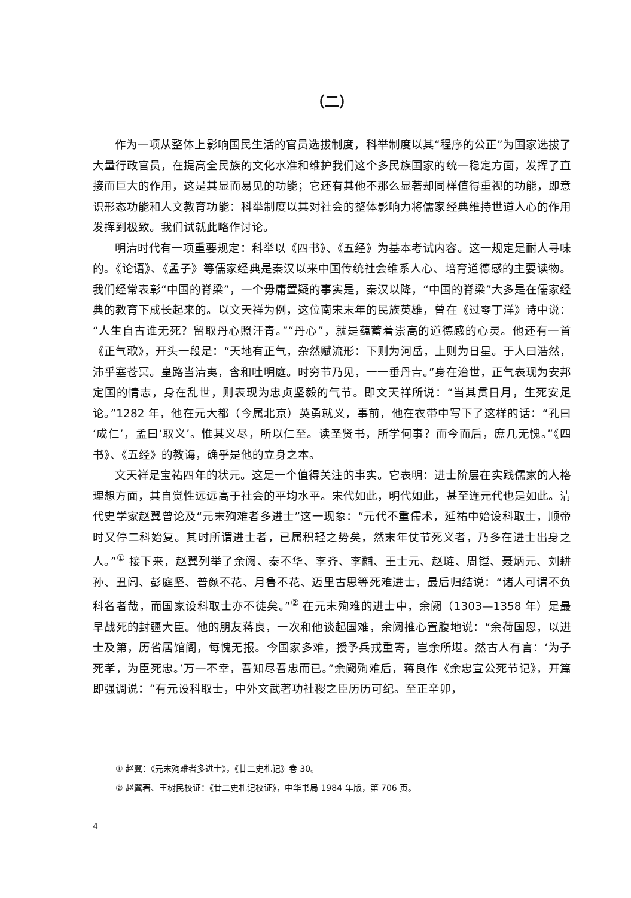（二）
作为一项从整体上影响国民生活的官员选拔制度，科举制度以其“程序的公正”为国家选拔了大量行政官员，在提高全民族的文化水准和维护我们这个多民族国家的统一稳定方面，发挥了直接而巨大的作用，这是其显而易见的功能；它还有其他不那么显著却同样值得重视的功能，即意识形态功能和人文教育功能：科举制度以其对社会的整体影响力将儒家经典维持世道人心的作用发挥到极致。我们试就此略作讨论。
明清时代有一项重要规定：科举以《四书》、《五经》为基本考试内容。这一规定是耐人寻味的。《论语》、《孟子》等儒家经典是秦汉以来中国传统社会维系人心、培育道德感的主要读物。我们经常表彰“中国的脊梁”，一个毋庸置疑的事实是，秦汉以降，“中国的脊梁”大多是在儒家经典的教育下成长起来的。以文天祥为例，这位南宋末年的民族英雄，曾在《过零丁洋》诗中说：“人生自古谁无死？留取丹心照汗青。”“丹心”，就是蕴蓄着崇高的道德感的心灵。他还有一首《正气歌》，开头一段是：“天地有正气，杂然赋流形：下则为河岳，上则为日星。于人曰浩然，沛乎塞苍冥。皇路当清夷，含和吐明庭。时穷节乃见，一一垂丹青。”身在治世，正气表现为安邦定国的情志，身在乱世，则表现为忠贞坚毅的气节。即文天祥所说：“当其贯日月，生死安足论。”1282 年，他在元大都（今属北京）英勇就义，事前，他在衣带中写下了这样的话：“孔曰‘成仁’，孟曰‘取义’。惟其义尽，所以仁至。读圣贤书，所学何事？而今而后，庶几无愧。”《四书》、《五经》的教诲，确乎是他的立身之本。
文天祥是宝祐四年的状元。这是一个值得关注的事实。它表明：进士阶层在实践儒家的人格理想方面，其自觉性远远高于社会的平均水平。宋代如此，明代如此，甚至连元代也是如此。清代史学家赵翼曾论及“元末殉难者多进士”这一现象：“元代不重儒术，延祐中始设科取士，顺帝时又停二科始复。其时所谓进士者，已属积轻之势矣，然末年仗节死义者，乃多在进士出身之人。”<sup>①</sup> 接下来，赵翼列举了余阙、泰不华、李齐、李黼、王士元、赵琏、周镗、聂炳元、刘耕孙、丑闾、彭庭坚、普颜不花、月鲁不花、迈里古思等死难进士，最后归结说：“诸人可谓不负科名者哉，而国家设科取士亦不徒矣。”<sup>②</sup> 在元末殉难的进士中，余阙（1303—1358 年）是最早战死的封疆大臣。他的朋友蒋良，一次和他谈起国难，余阙推心置腹地说：“余荷国恩，以进士及第，历省居馆阁，每愧无报。今国家多难，授予兵戎重寄，岂余所堪。然古人有言：‘为子死孝，为臣死忠。’万一不幸，吾知尽吾忠而已。”余阙殉难后，蒋良作《余忠宣公死节记》，开篇即强调说：“有元设科取士，中外文武著功社稷之臣历历可纪。至正辛卯，
① 赵翼：《元末殉难者多进士》，《廿二史札记》卷 30。
② 赵翼著、王树民校证：《廿二史札记校证》，中华书局 1984 年版，第 706 页。
4